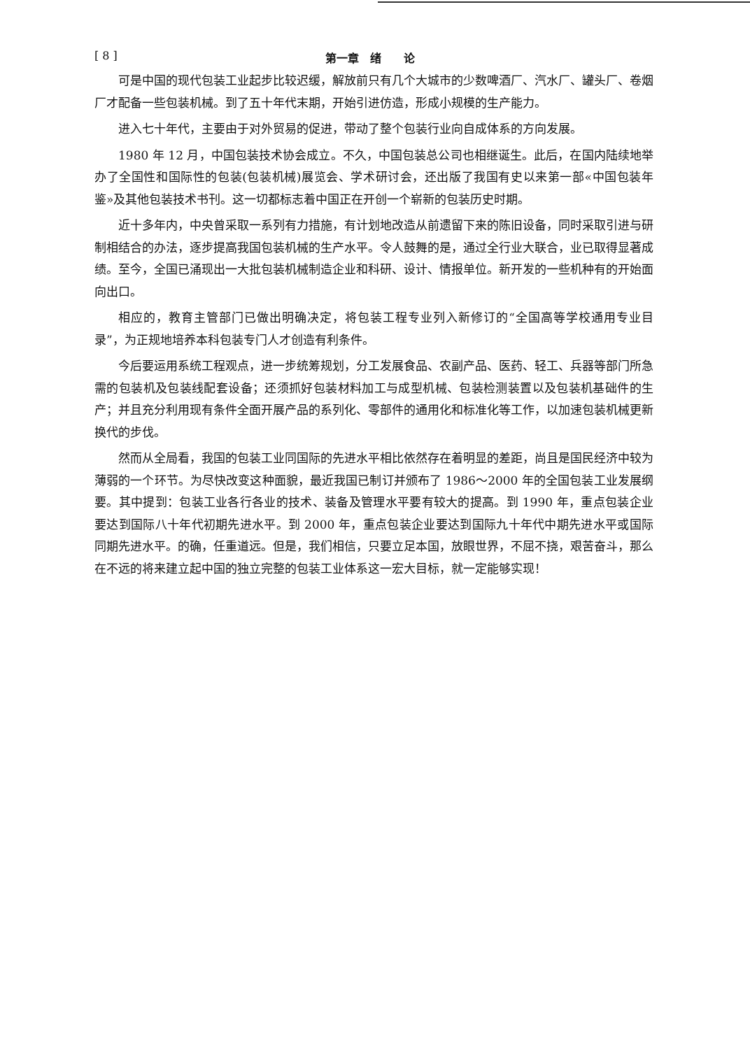[ 8 ] 第一章　绪　　论
可是中国的现代包装工业起步比较迟缓，解放前只有几个大城市的少数啤酒厂、汽水厂、罐头厂、卷烟厂才配备一些包装机械。到了五十年代末期，开始引进仿造，形成小规模的生产能力。
进入七十年代，主要由于对外贸易的促进，带动了整个包装行业向自成体系的方向发展。
1980 年 12 月，中国包装技术协会成立。不久，中国包装总公司也相继诞生。此后，在国内陆续地举办了全国性和国际性的包装(包装机械)展览会、学术研讨会，还出版了我国有史以来第一部«中国包装年鉴»及其他包装技术书刊。这一切都标志着中国正在开创一个崭新的包装历史时期。
近十多年内，中央曾采取一系列有力措施，有计划地改造从前遗留下来的陈旧设备，同时采取引进与研制相结合的办法，逐步提高我国包装机械的生产水平。令人鼓舞的是，通过全行业大联合，业已取得显著成绩。至今，全国已涌现出一大批包装机械制造企业和科研、设计、情报单位。新开发的一些机种有的开始面向出口。
相应的，教育主管部门已做出明确决定，将包装工程专业列入新修订的“全国高等学校通用专业目录”，为正规地培养本科包装专门人才创造有利条件。
今后要运用系统工程观点，进一步统筹规划，分工发展食品、农副产品、医药、轻工、兵器等部门所急需的包装机及包装线配套设备；还须抓好包装材料加工与成型机械、包装检测装置以及包装机基础件的生产；并且充分利用现有条件全面开展产品的系列化、零部件的通用化和标准化等工作，以加速包装机械更新换代的步伐。
然而从全局看，我国的包装工业同国际的先进水平相比依然存在着明显的差距，尚且是国民经济中较为薄弱的一个环节。为尽快改变这种面貌，最近我国已制订并颁布了 1986～2000 年的全国包装工业发展纲要。其中提到：包装工业各行各业的技术、装备及管理水平要有较大的提高。到 1990 年，重点包装企业要达到国际八十年代初期先进水平。到 2000 年，重点包装企业要达到国际九十年代中期先进水平或国际同期先进水平。的确，任重道远。但是，我们相信，只要立足本国，放眼世界，不屈不挠，艰苦奋斗，那么在不远的将来建立起中国的独立完整的包装工业体系这一宏大目标，就一定能够实现！